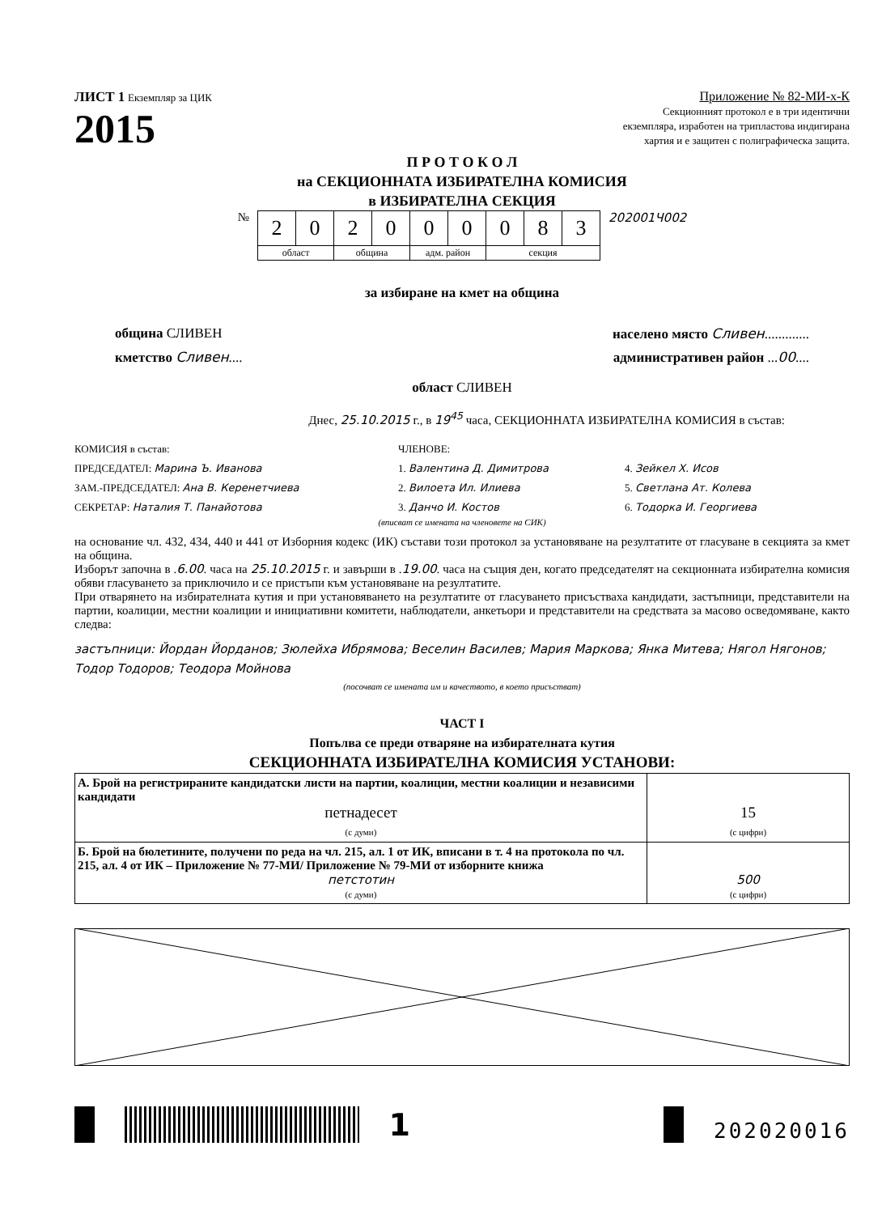ЛИСТ 1 Екземпляр за ЦИК
2015
Приложение № 82-МИ-х-К
Секционният протокол е в три идентични
екземпляра, изработен на трипластова индигирана
хартия и е защитен с полиграфическа защита.
П Р О Т О К О Л
на СЕКЦИОННАТА ИЗБИРАТЕЛНА КОМИСИЯ
в ИЗБИРАТЕЛНА СЕКЦИЯ
№
| 2 | 0 | 2 | 0 | 0 | 0 | 0 | 8 | 3 |
| област | | община | | адм. район | | секция | | |
202001Ч002
за избиране на кмет на община
община СЛИВЕН населено място Сливен.............
кметство Сливен.... административен район ...00....
област СЛИВЕН
Днес, 25.10.2015 г., в 19<sup>45</sup> часа, СЕКЦИОННАТА ИЗБИРАТЕЛНА КОМИСИЯ в състав:
КОМИСИЯ в състав:
ПРЕДСЕДАТЕЛ: Марина Ъ. Иванова
ЗАМ.-ПРЕДСЕДАТЕЛ: Ана В. Керенетчиева
СЕКРЕТАР: Наталия Т. Панайотова
ЧЛЕНОВЕ:
1. Валентина Д. Димитрова
2. Вилоета Ил. Илиева
3. Данчо И. Костов
4. Зейкел Х. Исов
5. Светлана Ат. Колева
6. Тодорка И. Георгиева
(вписват се имената на членовете на СИК)
на основание чл. 432, 434, 440 и 441 от Изборния кодекс (ИК) състави този протокол за установяване на резултатите от гласуване в секцията за кмет на община.
Изборът започна в .6.00. часа на 25.10.2015 г. и завърши в .19.00. часа на същия ден, когато председателят на секционната избирателна комисия обяви гласуването за приключило и се пристъпи към установяване на резултатите.
При отварянето на избирателната кутия и при установяването на резултатите от гласуването присъстваха кандидати, застъпници, представители на партии, коалиции, местни коалиции и инициативни комитети, наблюдатели, анкетьори и представители на средствата за масово осведомяване, както следва:
застъпници: Йордан Йорданов; Зюлейха Ибрямова; Веселин Василев; Мария Маркова; Янка Митева; Нягол Нягонов; Тодор Тодоров; Теодора Мойнова
(посочват се имената им и качеството, в което присъстват)
ЧАСТ I
Попълва се преди отваряне на избирателната кутия
СЕКЦИОННАТА ИЗБИРАТЕЛНА КОМИСИЯ УСТАНОВИ:
| А. Брой на регистрираните кандидатски листи на партии, коалиции, местни коалиции и независими кандидати петнадесет (с думи) | 15 (с цифри) |
| Б. Брой на бюлетините, получени по реда на чл. 215, ал. 1 от ИК, вписани в т. 4 на протокола по чл. 215, ал. 4 от ИК – Приложение № 77-МИ/ Приложение № 79-МИ от изборните книжа петстотин (с думи) | 500 (с цифри) |
1
202020016